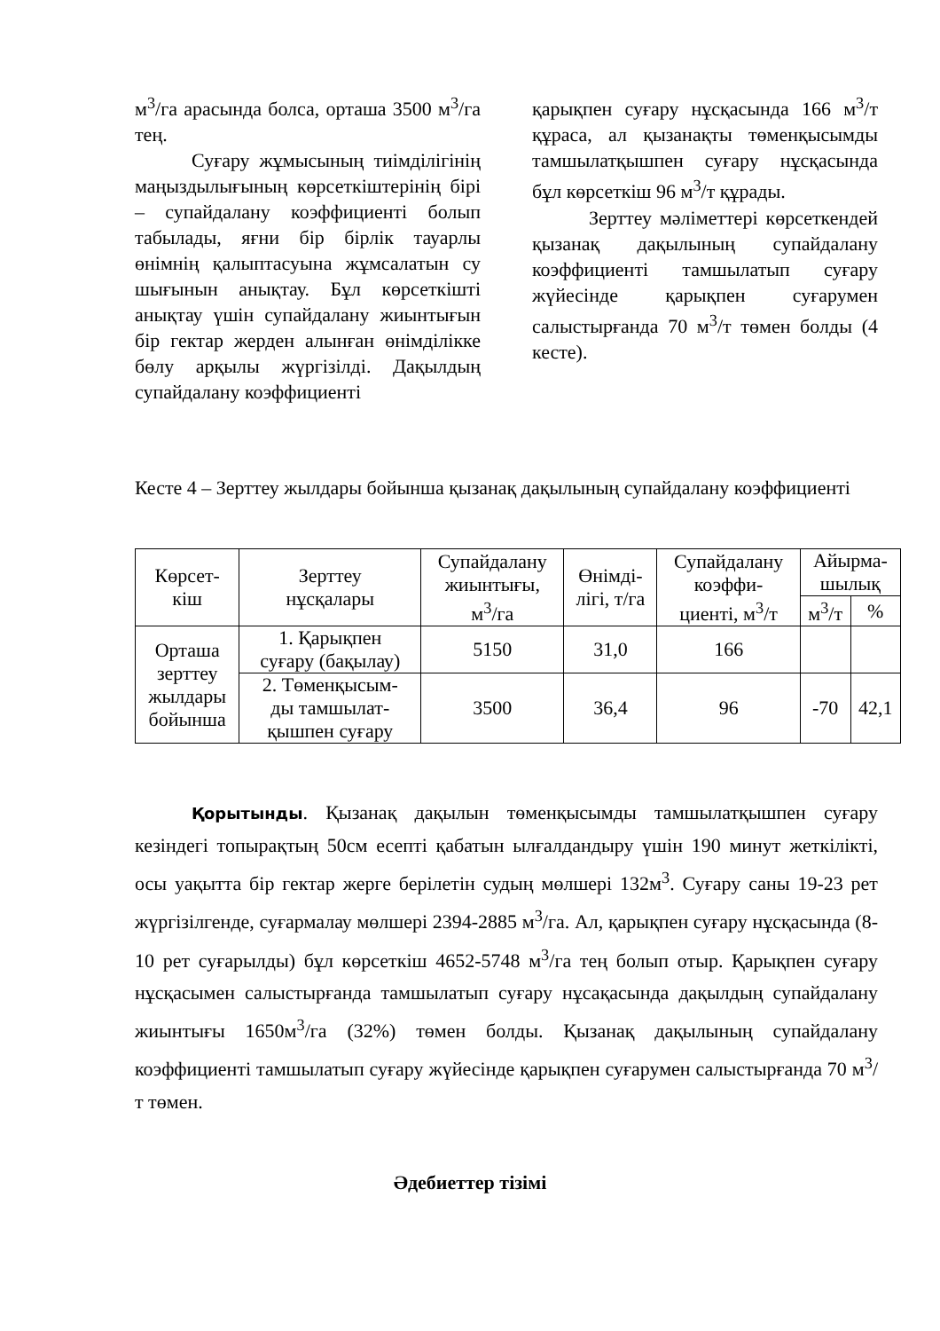м<sup>3</sup>/га арасында болса, орташа 3500 м<sup>3</sup>/га тең.
Суғару жұмысының тиімділігінің маңыздылығының көрсеткіштерінің бірі – супайдалану коэффициенті болып табылады, яғни бір бірлік тауарлы өнімнің қалыптасуына жұмсалатын су шығынын анықтау. Бұл көрсеткішті анықтау үшін супайдалану жиынтығын бір гектар жерден алынған өнімділікке бөлу арқылы жүргізілді. Дақылдың супайдалану коэффициенті
қарықпен суғару нұсқасында 166 м<sup>3</sup>/т құраса, ал қызанақты төменқысымды тамшылатқышпен суғару нұсқасында бұл көрсеткіш 96 м<sup>3</sup>/т құрады.
Зерттеу мәліметтері көрсеткендей қызанақ дақылының супайдалану коэффициенті тамшылатып суғару жүйесінде қарықпен суғарумен салыстырғанда 70 м<sup>3</sup>/т төмен болды (4 кесте).
Кесте 4 – Зерттеу жылдары бойынша қызанақ дақылының супайдалану коэффициенті
| Көрсет- кіш | Зерттеу нұсқалары | Супайдалану жиынтығы, м<sup>3</sup>/га | Өнімді- лігі, т/га | Супайдалану коэффи- циенті, м<sup>3</sup>/т | Айырма- шылық | |
| --- | --- | --- | --- | --- | --- | --- |
| | | | | | м<sup>3</sup>/т | % |
| Орташа зерттеу жылдары бойынша | 1. Қарықпен суғару (бақылау) | 5150 | 31,0 | 166 | | |
| | 2. Төменқысым- ды тамшылат- қышпен суғару | 3500 | 36,4 | 96 | -70 | 42,1 |
Қорытынды. Қызанақ дақылын төменқысымды тамшылатқышпен суғару кезіндегі топырақтың 50см есепті қабатын ылғалдандыру үшін 190 минут жеткілікті, осы уақытта бір гектар жерге берілетін судың мөлшері 132м<sup>3</sup>. Суғару саны 19-23 рет жүргізілгенде, суғармалау мөлшері 2394-2885 м<sup>3</sup>/га. Ал, қарықпен суғару нұсқасында (8-10 рет суғарылды) бұл көрсеткіш 4652-5748 м<sup>3</sup>/га тең болып отыр. Қарықпен суғару нұсқасымен салыстырғанда тамшылатып суғару нұсақасында дақылдың супайдалану жиынтығы 1650м<sup>3</sup>/га (32%) төмен болды. Қызанақ дақылының супайдалану коэффициенті тамшылатып суғару жүйесінде қарықпен суғарумен салыстырғанда 70 м<sup>3</sup>/т төмен.
Әдебиеттер тізімі